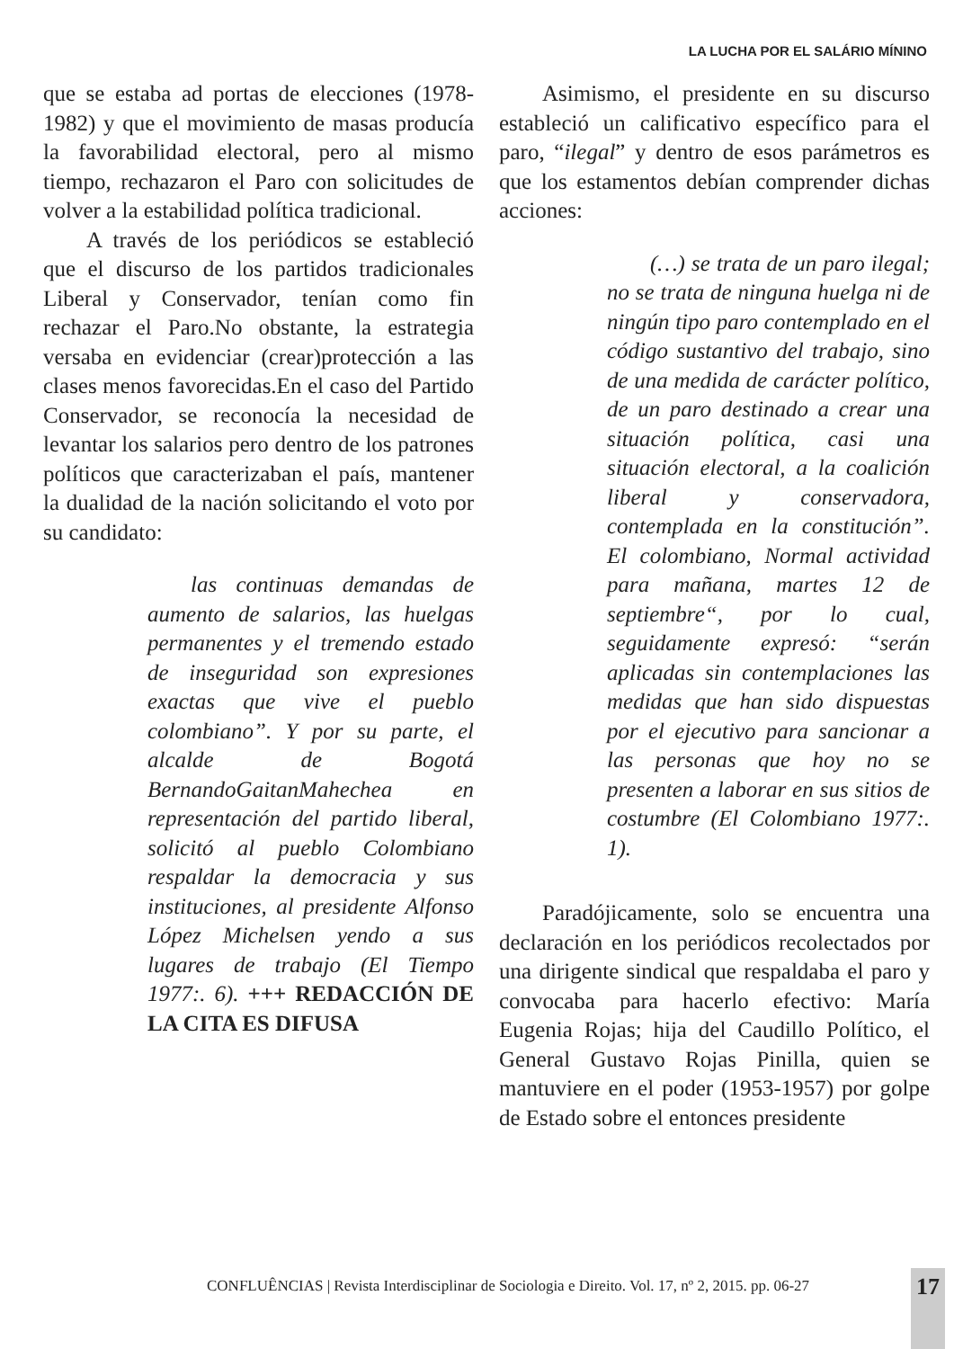LA LUCHA POR EL SALÁRIO MÍNINO
que se estaba ad portas de elecciones (1978-1982) y que el movimiento de masas producía la favorabilidad electoral, pero al mismo tiempo, rechazaron el Paro con solicitudes de volver a la estabilidad política tradicional.
A través de los periódicos se estableció que el discurso de los partidos tradicionales Liberal y Conservador, tenían como fin rechazar el Paro.No obstante, la estrategia versaba en evidenciar (crear)protección a las clases menos favorecidas.En el caso del Partido Conservador, se reconocía la necesidad de levantar los salarios pero dentro de los patrones políticos que caracterizaban el país, mantener la dualidad de la nación solicitando el voto por su candidato:
las continuas demandas de aumento de salarios, las huelgas permanentes y el tremendo estado de inseguridad son expresiones exactas que vive el pueblo colombiano”. Y por su parte, el alcalde de Bogotá BernandoGaitanMahechea en representación del partido liberal, solicitó al pueblo Colombiano respaldar la democracia y sus instituciones, al presidente Alfonso López Michelsen yendo a sus lugares de trabajo (El Tiempo 1977:. 6). +++ REDACCIÓN DE LA CITA ES DIFUSA
Asimismo, el presidente en su discurso estableció un calificativo específico para el paro, “ilegal” y dentro de esos parámetros es que los estamentos debían comprender dichas acciones:
(…) se trata de un paro ilegal; no se trata de ninguna huelga ni de ningún tipo paro contemplado en el código sustantivo del trabajo, sino de una medida de carácter político, de un paro destinado a crear una situación política, casi una situación electoral, a la coalición liberal y conservadora, contemplada en la constitución”. El colombiano, Normal actividad para mañana, martes 12 de septiembre“, por lo cual, seguidamente expresó: “serán aplicadas sin contemplaciones las medidas que han sido dispuestas por el ejecutivo para sancionar a las personas que hoy no se presenten a laborar en sus sitios de costumbre (El Colombiano 1977:. 1).
Paradójicamente, solo se encuentra una declaración en los periódicos recolectados por una dirigente sindical que respaldaba el paro y convocaba para hacerlo efectivo: María Eugenia Rojas; hija del Caudillo Político, el General Gustavo Rojas Pinilla, quien se mantuviere en el poder (1953-1957) por golpe de Estado sobre el entonces presidente
CONFLUÊNCIAS | Revista Interdisciplinar de Sociologia e Direito. Vol. 17, nº 2, 2015. pp. 06-27
17